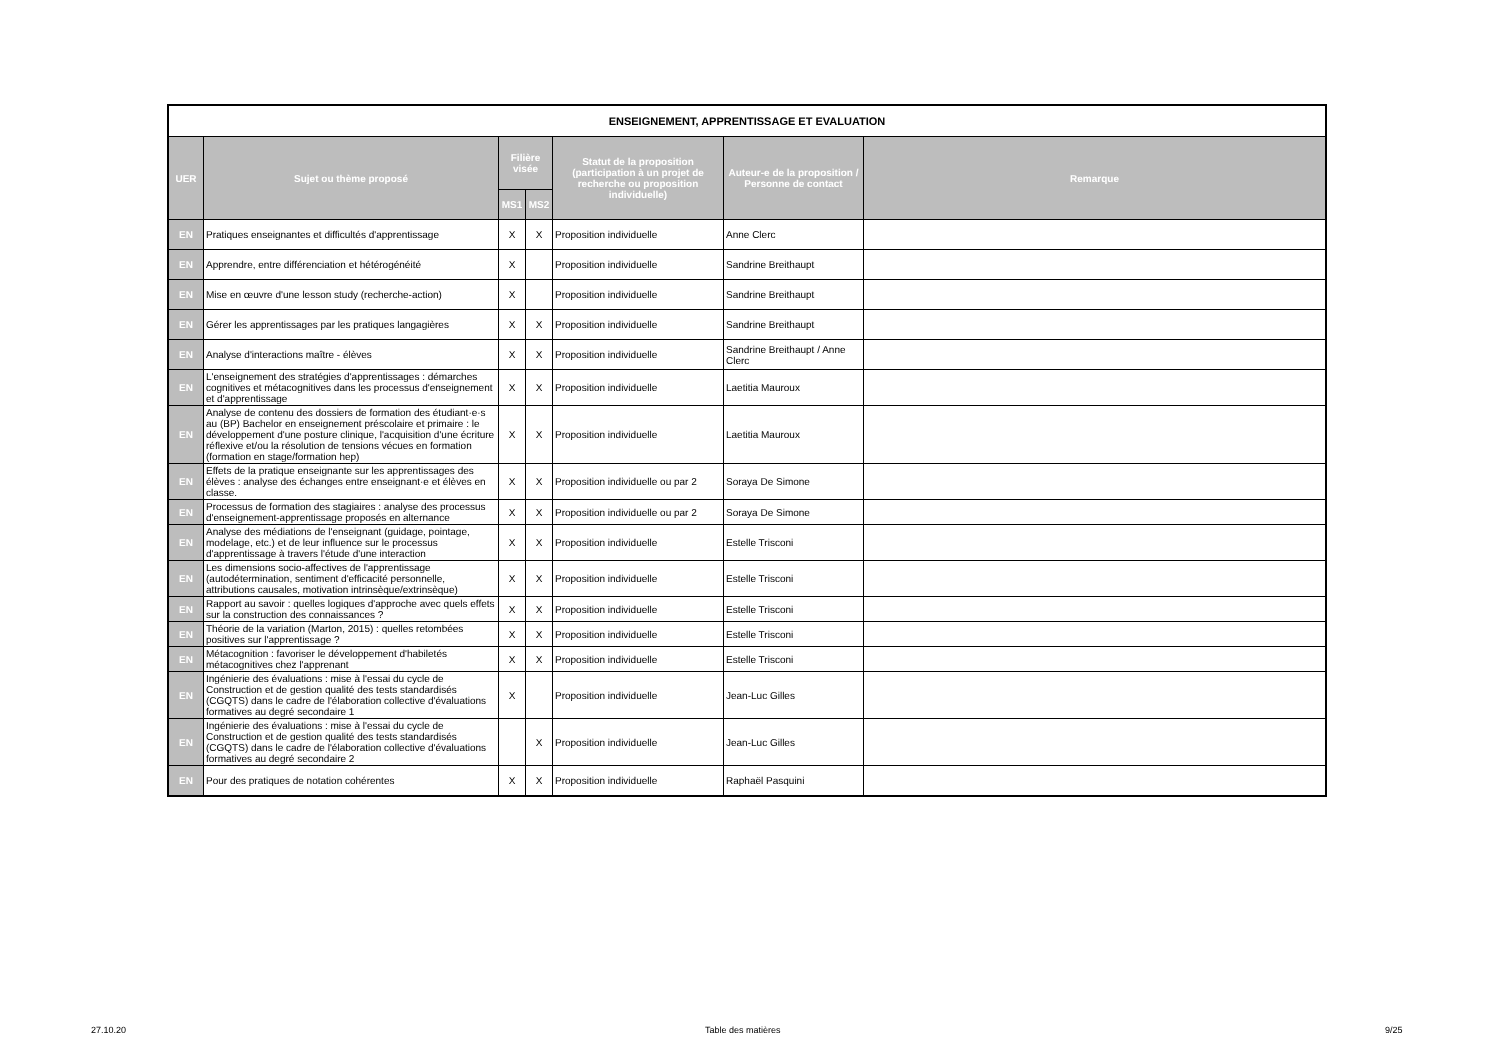| ENSEIGNEMENT, APPRENTISSAGE ET EVALUATION | | | | | | |
| --- | --- | --- | --- | --- | --- | --- |
| UER | Sujet ou thème proposé | Filière visée | | Statut de la proposition (participation à un projet de recherche ou proposition individuelle) | Auteur-e de la proposition / Personne de contact | Remarque |
| | | MS1 | MS2 | | | |
| EN | Pratiques enseignantes et difficultés d'apprentissage | X | X | Proposition individuelle | Anne Clerc | |
| EN | Apprendre, entre différenciation et hétérogénéité | X | | Proposition individuelle | Sandrine Breithaupt | |
| EN | Mise en œuvre d'une lesson study (recherche-action) | X | | Proposition individuelle | Sandrine Breithaupt | |
| EN | Gérer les apprentissages par les pratiques langagières | X | X | Proposition individuelle | Sandrine Breithaupt | |
| EN | Analyse d'interactions maître - élèves | X | X | Proposition individuelle | Sandrine Breithaupt / Anne Clerc | |
| EN | L'enseignement des stratégies d'apprentissages : démarches cognitives et métacognitives dans les processus d'enseignement et d'apprentissage | X | X | Proposition individuelle | Laetitia Mauroux | |
| EN | Analyse de contenu des dossiers de formation des étudiant·e·s au (BP) Bachelor en enseignement préscolaire et primaire : le développement d'une posture clinique, l'acquisition d'une écriture réflexive et/ou la résolution de tensions vécues en formation (formation en stage/formation hep) | X | X | Proposition individuelle | Laetitia Mauroux | |
| EN | Effets de la pratique enseignante sur les apprentissages des élèves : analyse des échanges entre enseignant·e et élèves en classe. | X | X | Proposition individuelle ou par 2 | Soraya De Simone | |
| EN | Processus de formation des stagiaires : analyse des processus d'enseignement-apprentissage proposés en alternance | X | X | Proposition individuelle ou par 2 | Soraya De Simone | |
| EN | Analyse des médiations de l'enseignant (guidage, pointage, modelage, etc.) et de leur influence sur le processus d'apprentissage à travers l'étude d'une interaction | X | X | Proposition individuelle | Estelle Trisconi | |
| EN | Les dimensions socio-affectives de l'apprentissage (autodétermination, sentiment d'efficacité personnelle, attributions causales, motivation intrinsèque/extrinsèque) | X | X | Proposition individuelle | Estelle Trisconi | |
| EN | Rapport au savoir : quelles logiques d'approche avec quels effets sur la construction des connaissances ? | X | X | Proposition individuelle | Estelle Trisconi | |
| EN | Théorie de la variation (Marton, 2015) : quelles retombées positives sur l'apprentissage ? | X | X | Proposition individuelle | Estelle Trisconi | |
| EN | Métacognition : favoriser le développement d'habiletés métacognitives chez l'apprenant | X | X | Proposition individuelle | Estelle Trisconi | |
| EN | Ingénierie des évaluations : mise à l'essai du cycle de Construction et de gestion qualité des tests standardisés (CGQTS) dans le cadre de l'élaboration collective d'évaluations formatives au degré secondaire 1 | X | | Proposition individuelle | Jean-Luc Gilles | |
| EN | Ingénierie des évaluations : mise à l'essai du cycle de Construction et de gestion qualité des tests standardisés (CGQTS) dans le cadre de l'élaboration collective d'évaluations formatives au degré secondaire 2 | | X | Proposition individuelle | Jean-Luc Gilles | |
| EN | Pour des pratiques de notation cohérentes | X | X | Proposition individuelle | Raphaël Pasquini | |
27.10.20 Table des matières 9/25